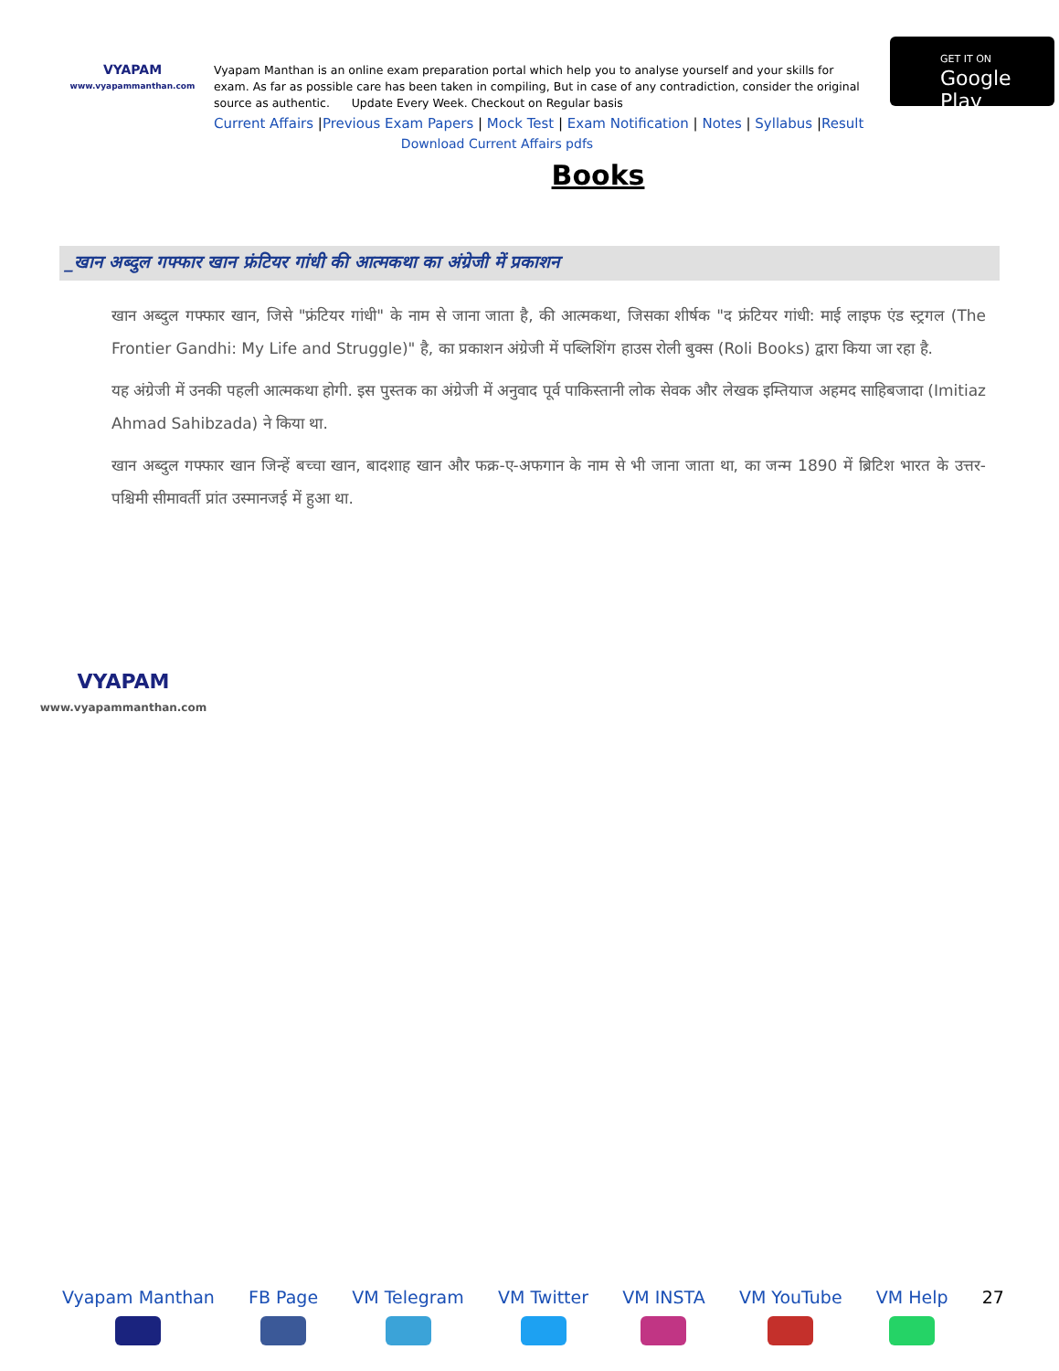VYAPAM
www.vyapammanthan.com
Vyapam Manthan is an online exam preparation portal which help you to analyse yourself and your skills for exam. As far as possible care has been taken in compiling, But in case of any contradiction, consider the original source as authentic. Update Every Week. Checkout on Regular basis
Current Affairs |Previous Exam Papers | Mock Test | Exam Notification | Notes | Syllabus |Result
Download Current Affairs pdfs
GET IT ON
Google Play
Books
_खान अब्दुल गफ्फार खान फ्रंटियर गांधी की आत्मकथा का अंग्रेजी में प्रकाशन
खान अब्दुल गफ्फार खान, जिसे "फ्रंटियर गांधी" के नाम से जाना जाता है, की आत्मकथा, जिसका शीर्षक "द फ्रंटियर गांधी: माई लाइफ एंड स्ट्रगल (The Frontier Gandhi: My Life and Struggle)" है, का प्रकाशन अंग्रेजी में पब्लिशिंग हाउस रोली बुक्स (Roli Books) द्वारा किया जा रहा है.
यह अंग्रेजी में उनकी पहली आत्मकथा होगी. इस पुस्तक का अंग्रेजी में अनुवाद पूर्व पाकिस्तानी लोक सेवक और लेखक इम्तियाज अहमद साहिबजादा (Imitiaz Ahmad Sahibzada) ने किया था.
खान अब्दुल गफ्फार खान जिन्हें बच्चा खान, बादशाह खान और फक्र-ए-अफगान के नाम से भी जाना जाता था, का जन्म 1890 में ब्रिटिश भारत के उत्तर-पश्चिमी सीमावर्ती प्रांत उस्मानजई में हुआ था.
VYAPAM
www.vyapammanthan.com
Vyapam Manthan FB Page VM Telegram VM Twitter VM INSTA VM YouTube VM Help 27